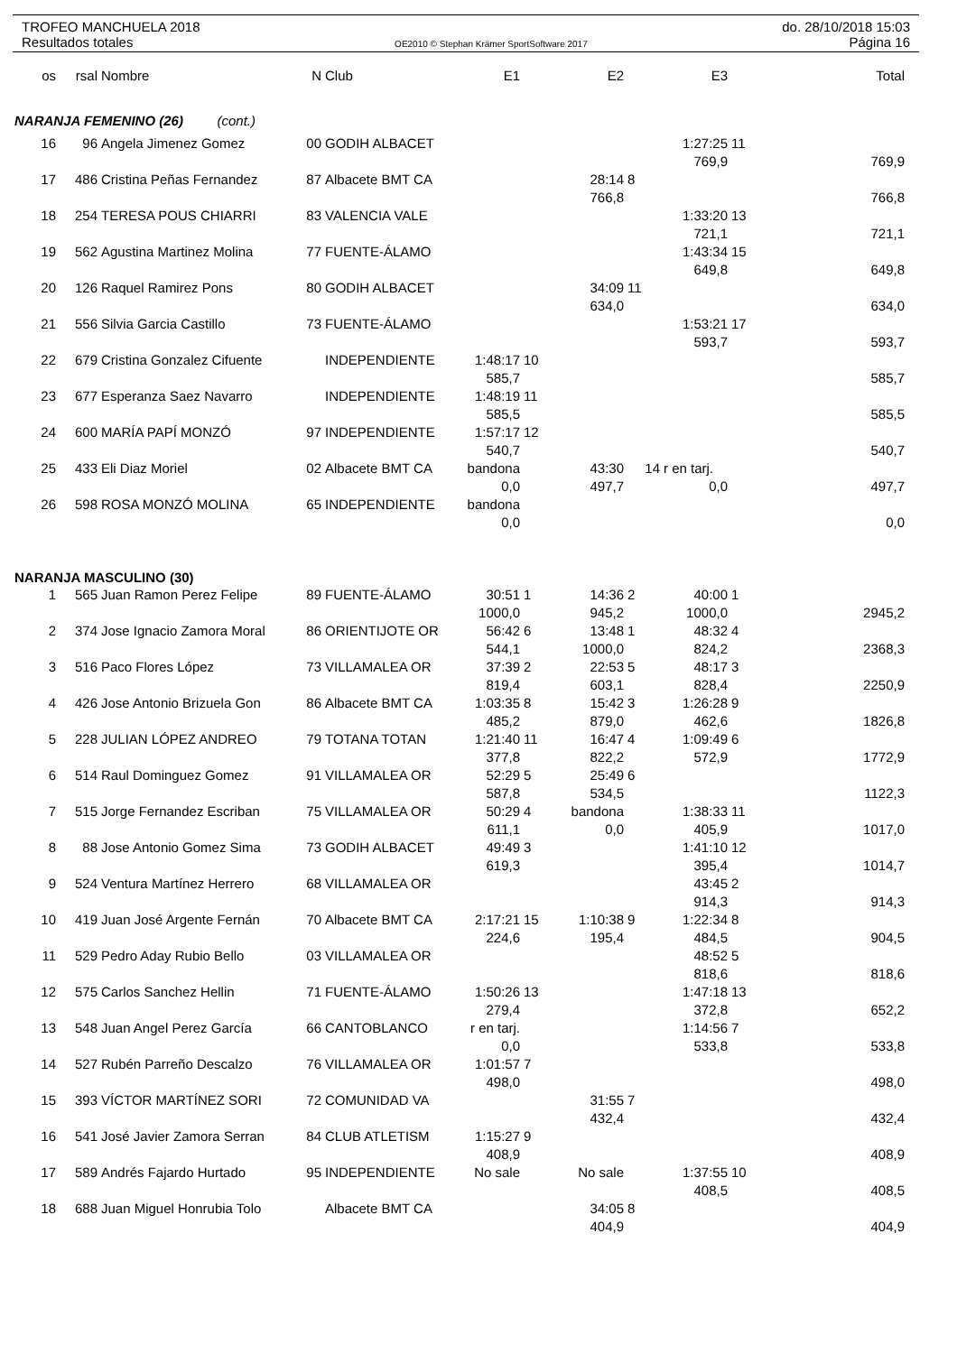TROFEO MANCHUELA 2018 do. 28/10/2018 15:03
Resultados totales OE2010 © Stephan Krämer SportSoftware 2017 Página 16
| os | rsal | Nombre | N | Club | E1 | | E2 | | E3 | | Total |
| --- | --- | --- | --- | --- | --- | --- | --- | --- | --- | --- | --- |
| NARANJA FEMENINO (26) (cont.) | | | | | | | | | | | |
| 16 | 96 | Angela Jimenez Gomez | 00 | GODIH ALBACET | | | | | 1:27:25 | 11 | |
| | | | | | | | | | 769,9 | | 769,9 |
| 17 | 486 | Cristina Peñas Fernandez | 87 | Albacete BMT CA | | | 28:14 | 8 | | | |
| | | | | | | | 766,8 | | | | 766,8 |
| 18 | 254 | TERESA POUS CHIARRI | 83 | VALENCIA VALE | | | | | 1:33:20 | 13 | |
| | | | | | | | | | 721,1 | | 721,1 |
| 19 | 562 | Agustina Martinez Molina | 77 | FUENTE-ÁLAMO | | | | | 1:43:34 | 15 | |
| | | | | | | | | | 649,8 | | 649,8 |
| 20 | 126 | Raquel Ramirez Pons | 80 | GODIH ALBACET | | | 34:09 | 11 | | | |
| | | | | | | | 634,0 | | | | 634,0 |
| 21 | 556 | Silvia Garcia Castillo | 73 | FUENTE-ÁLAMO | | | | | 1:53:21 | 17 | |
| | | | | | | | | | 593,7 | | 593,7 |
| 22 | 679 | Cristina Gonzalez Cifuente | | INDEPENDIENTE | 1:48:17 | 10 | | | | | |
| | | | | | 585,7 | | | | | | 585,7 |
| 23 | 677 | Esperanza Saez Navarro | | INDEPENDIENTE | 1:48:19 | 11 | | | | | |
| | | | | | 585,5 | | | | | | 585,5 |
| 24 | 600 | MARÍA PAPÍ MONZÓ | 97 | INDEPENDIENTE | 1:57:17 | 12 | | | | | |
| | | | | | 540,7 | | | | | | 540,7 |
| 25 | 433 | Eli Diaz Moriel | 02 | Albacete BMT CA | bandona | | 43:30 | 14 | r en tarj. | | |
| | | | | | 0,0 | | 497,7 | | 0,0 | | 497,7 |
| 26 | 598 | ROSA MONZÓ MOLINA | 65 | INDEPENDIENTE | bandona | | | | | | |
| | | | | | 0,0 | | | | | | 0,0 |
| NARANJA MASCULINO (30) | | | | | | | | | | | |
| 1 | 565 | Juan Ramon Perez Felipe | 89 | FUENTE-ÁLAMO | 30:51 | 1 | 14:36 | 2 | 40:00 | 1 | |
| | | | | | 1000,0 | | 945,2 | | 1000,0 | | 2945,2 |
| 2 | 374 | Jose Ignacio Zamora Moral | 86 | ORIENTIJOTE OR | 56:42 | 6 | 13:48 | 1 | 48:32 | 4 | |
| | | | | | 544,1 | | 1000,0 | | 824,2 | | 2368,3 |
| 3 | 516 | Paco Flores López | 73 | VILLAMALEA OR | 37:39 | 2 | 22:53 | 5 | 48:17 | 3 | |
| | | | | | 819,4 | | 603,1 | | 828,4 | | 2250,9 |
| 4 | 426 | Jose Antonio Brizuela Gon | 86 | Albacete BMT CA | 1:03:35 | 8 | 15:42 | 3 | 1:26:28 | 9 | |
| | | | | | 485,2 | | 879,0 | | 462,6 | | 1826,8 |
| 5 | 228 | JULIAN LÓPEZ ANDREO | 79 | TOTANA TOTAN | 1:21:40 | 11 | 16:47 | 4 | 1:09:49 | 6 | |
| | | | | | 377,8 | | 822,2 | | 572,9 | | 1772,9 |
| 6 | 514 | Raul Dominguez Gomez | 91 | VILLAMALEA OR | 52:29 | 5 | 25:49 | 6 | | | |
| | | | | | 587,8 | | 534,5 | | | | 1122,3 |
| 7 | 515 | Jorge Fernandez Escriban | 75 | VILLAMALEA OR | 50:29 | 4 | bandona | | 1:38:33 | 11 | |
| | | | | | 611,1 | | 0,0 | | 405,9 | | 1017,0 |
| 8 | 88 | Jose Antonio Gomez Sima | 73 | GODIH ALBACET | 49:49 | 3 | | | 1:41:10 | 12 | |
| | | | | | 619,3 | | | | 395,4 | | 1014,7 |
| 9 | 524 | Ventura Martínez Herrero | 68 | VILLAMALEA OR | | | | | 43:45 | 2 | |
| | | | | | | | | | 914,3 | | 914,3 |
| 10 | 419 | Juan José Argente Fernán | 70 | Albacete BMT CA | 2:17:21 | 15 | 1:10:38 | 9 | 1:22:34 | 8 | |
| | | | | | 224,6 | | 195,4 | | 484,5 | | 904,5 |
| 11 | 529 | Pedro Aday Rubio Bello | 03 | VILLAMALEA OR | | | | | 48:52 | 5 | |
| | | | | | | | | | 818,6 | | 818,6 |
| 12 | 575 | Carlos Sanchez Hellin | 71 | FUENTE-ÁLAMO | 1:50:26 | 13 | | | 1:47:18 | 13 | |
| | | | | | 279,4 | | | | 372,8 | | 652,2 |
| 13 | 548 | Juan Angel Perez García | 66 | CANTOBLANCO | r en tarj. | | | | 1:14:56 | 7 | |
| | | | | | 0,0 | | | | 533,8 | | 533,8 |
| 14 | 527 | Rubén Parreño Descalzo | 76 | VILLAMALEA OR | 1:01:57 | 7 | | | | | |
| | | | | | 498,0 | | | | | | 498,0 |
| 15 | 393 | VÍCTOR MARTÍNEZ SORI | 72 | COMUNIDAD VA | | | 31:55 | 7 | | | |
| | | | | | | | 432,4 | | | | 432,4 |
| 16 | 541 | José Javier Zamora Serran | 84 | CLUB ATLETISM | 1:15:27 | 9 | | | | | |
| | | | | | 408,9 | | | | | | 408,9 |
| 17 | 589 | Andrés Fajardo Hurtado | 95 | INDEPENDIENTE | No sale | | No sale | | 1:37:55 | 10 | |
| | | | | | | | | | 408,5 | | 408,5 |
| 18 | 688 | Juan Miguel Honrubia Tolo | | Albacete BMT CA | | | 34:05 | 8 | | | |
| | | | | | | | 404,9 | | | | 404,9 |